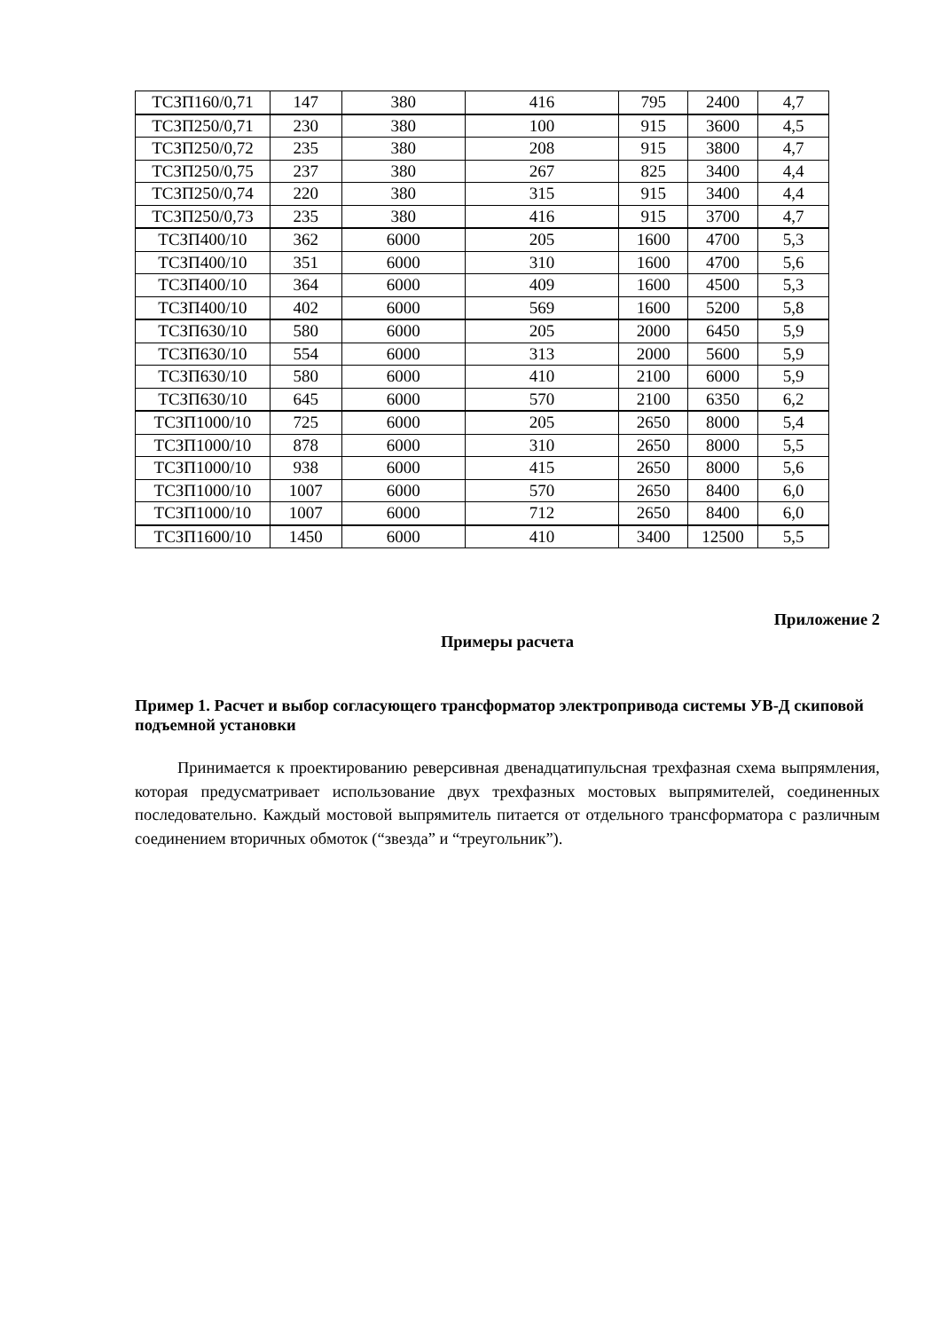| ТСЗП160/0,71 | 147 | 380 | 416 | 795 | 2400 | 4,7 |
| ТСЗП250/0,71 | 230 | 380 | 100 | 915 | 3600 | 4,5 |
| ТСЗП250/0,72 | 235 | 380 | 208 | 915 | 3800 | 4,7 |
| ТСЗП250/0,75 | 237 | 380 | 267 | 825 | 3400 | 4,4 |
| ТСЗП250/0,74 | 220 | 380 | 315 | 915 | 3400 | 4,4 |
| ТСЗП250/0,73 | 235 | 380 | 416 | 915 | 3700 | 4,7 |
| ТСЗП400/10 | 362 | 6000 | 205 | 1600 | 4700 | 5,3 |
| ТСЗП400/10 | 351 | 6000 | 310 | 1600 | 4700 | 5,6 |
| ТСЗП400/10 | 364 | 6000 | 409 | 1600 | 4500 | 5,3 |
| ТСЗП400/10 | 402 | 6000 | 569 | 1600 | 5200 | 5,8 |
| ТСЗП630/10 | 580 | 6000 | 205 | 2000 | 6450 | 5,9 |
| ТСЗП630/10 | 554 | 6000 | 313 | 2000 | 5600 | 5,9 |
| ТСЗП630/10 | 580 | 6000 | 410 | 2100 | 6000 | 5,9 |
| ТСЗП630/10 | 645 | 6000 | 570 | 2100 | 6350 | 6,2 |
| ТСЗП1000/10 | 725 | 6000 | 205 | 2650 | 8000 | 5,4 |
| ТСЗП1000/10 | 878 | 6000 | 310 | 2650 | 8000 | 5,5 |
| ТСЗП1000/10 | 938 | 6000 | 415 | 2650 | 8000 | 5,6 |
| ТСЗП1000/10 | 1007 | 6000 | 570 | 2650 | 8400 | 6,0 |
| ТСЗП1000/10 | 1007 | 6000 | 712 | 2650 | 8400 | 6,0 |
| ТСЗП1600/10 | 1450 | 6000 | 410 | 3400 | 12500 | 5,5 |
Приложение 2
Примеры расчета
Пример 1. Расчет и выбор согласующего трансформатор электропривода системы УВ-Д скиповой подъемной установки
Принимается к проектированию реверсивная двенадцатипульсная трехфазная схема выпрямления, которая предусматривает использование двух трехфазных мостовых выпрямителей, соединенных последовательно. Каждый мостовой выпрямитель питается от отдельного трансформатора с различным соединением вторичных обмоток (“звезда” и “треугольник”).